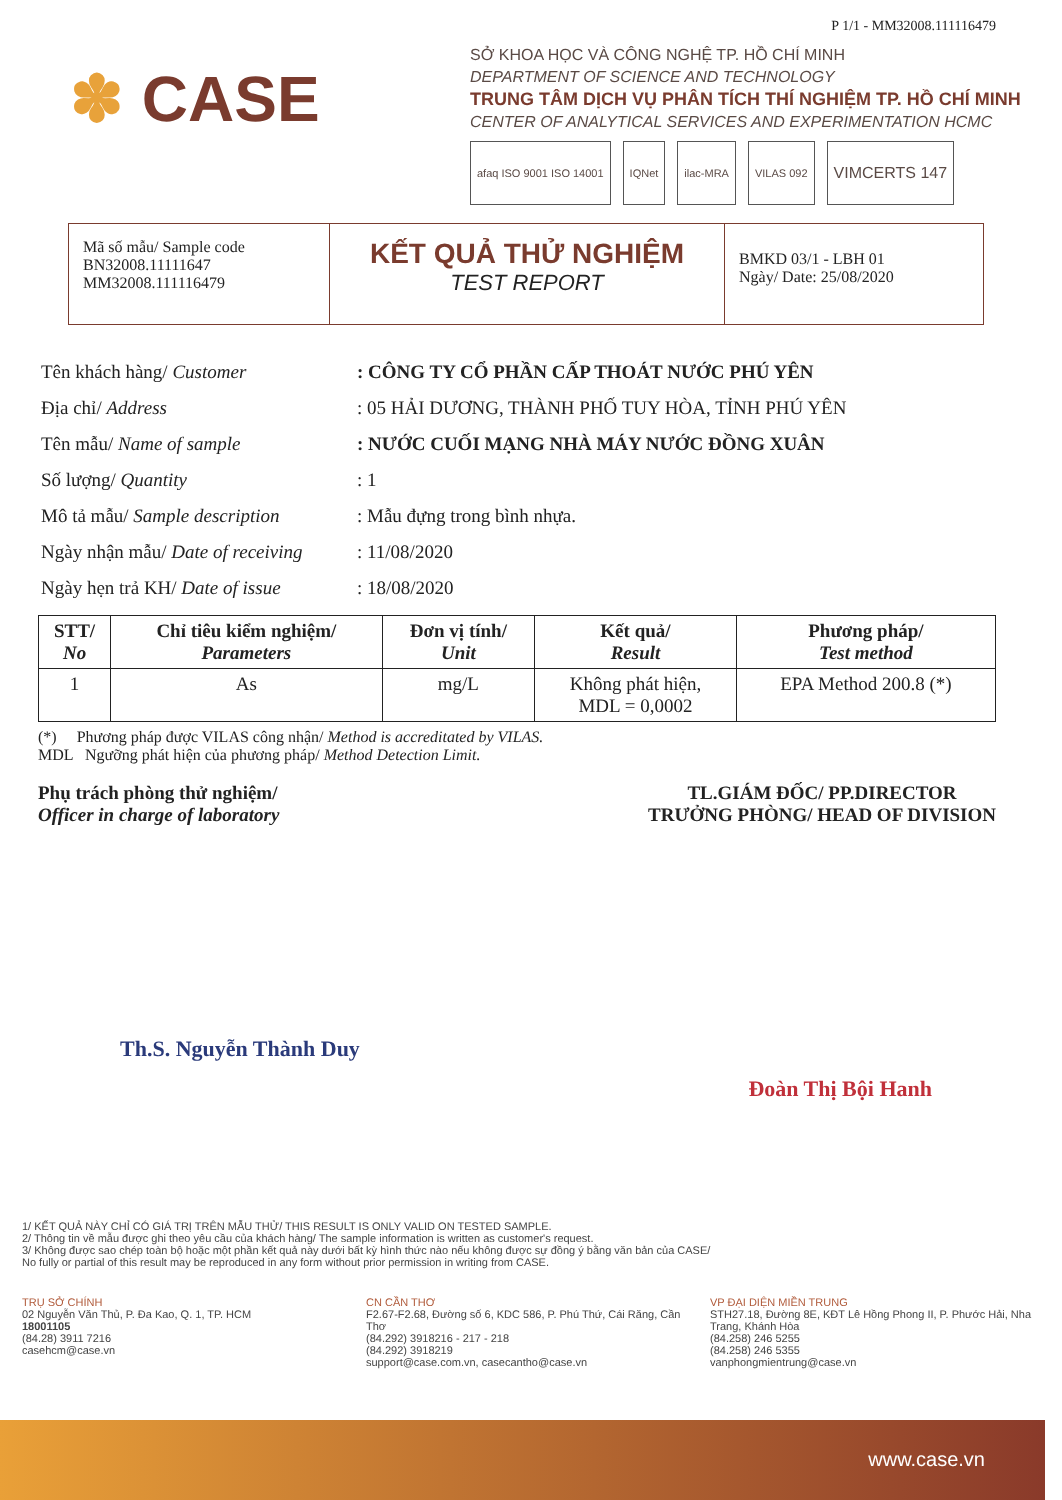P 1/1 - MM32008.111116479
✽ CASE
SỞ KHOA HỌC VÀ CÔNG NGHỆ TP. HỒ CHÍ MINH
DEPARTMENT OF SCIENCE AND TECHNOLOGY
TRUNG TÂM DỊCH VỤ PHÂN TÍCH THÍ NGHIỆM TP. HỒ CHÍ MINH
CENTER OF ANALYTICAL SERVICES AND EXPERIMENTATION HCMC
afaq ISO 9001 ISO 14001 IQNet ilac-MRA VILAS 092
VIMCERTS 147
Mã số mẫu/ Sample code
BN32008.11111647
MM32008.111116479
KẾT QUẢ THỬ NGHIỆM
TEST REPORT
BMKD 03/1 - LBH 01
Ngày/ Date: 25/08/2020
| Tên khách hàng/ Customer | : CÔNG TY CỔ PHẦN CẤP THOÁT NƯỚC PHÚ YÊN |
| Địa chỉ/ Address | : 05 HẢI DƯƠNG, THÀNH PHỐ TUY HÒA, TỈNH PHÚ YÊN |
| Tên mẫu/ Name of sample | : NƯỚC CUỐI MẠNG NHÀ MÁY NƯỚC ĐỒNG XUÂN |
| Số lượng/ Quantity | : 1 |
| Mô tả mẫu/ Sample description | : Mẫu đựng trong bình nhựa. |
| Ngày nhận mẫu/ Date of receiving | : 11/08/2020 |
| Ngày hẹn trả KH/ Date of issue | : 18/08/2020 |
| STT/ No | Chỉ tiêu kiểm nghiệm/ Parameters | Đơn vị tính/ Unit | Kết quả/ Result | Phương pháp/ Test method |
| --- | --- | --- | --- | --- |
| 1 | As | mg/L | Không phát hiện, MDL = 0,0002 | EPA Method 200.8 (*) |
(*) Phương pháp được VILAS công nhận/ Method is accreditated by VILAS.
MDL Ngưỡng phát hiện của phương pháp/ Method Detection Limit.
Phụ trách phòng thử nghiệm/
Officer in charge of laboratory
TL.GIÁM ĐỐC/ PP.DIRECTOR
TRƯỞNG PHÒNG/ HEAD OF DIVISION
Th.S. Nguyễn Thành Duy
Đoàn Thị Bội Hanh
1/ KẾT QUẢ NÀY CHỈ CÓ GIÁ TRỊ TRÊN MẪU THỬ/ THIS RESULT IS ONLY VALID ON TESTED SAMPLE.
2/ Thông tin về mẫu được ghi theo yêu cầu của khách hàng/ The sample information is written as customer's request.
3/ Không được sao chép toàn bộ hoặc một phần kết quả này dưới bất kỳ hình thức nào nếu không được sự đồng ý bằng văn bản của CASE/
No fully or partial of this result may be reproduced in any form without prior permission in writing from CASE.
TRỤ SỞ CHÍNH
02 Nguyễn Văn Thủ, P. Đa Kao, Q. 1, TP. HCM
18001105
(84.28) 3911 7216
casehcm@case.vn
CN CẦN THƠ
F2.67-F2.68, Đường số 6, KDC 586, P. Phú Thứ, Cái Răng, Cần Thơ
(84.292) 3918216 - 217 - 218
(84.292) 3918219
support@case.com.vn, casecantho@case.vn
VP ĐẠI DIỆN MIỀN TRUNG
STH27.18, Đường 8E, KĐT Lê Hồng Phong II, P. Phước Hải, Nha Trang, Khánh Hòa
(84.258) 246 5255
(84.258) 246 5355
vanphongmientrung@case.vn
www.case.vn